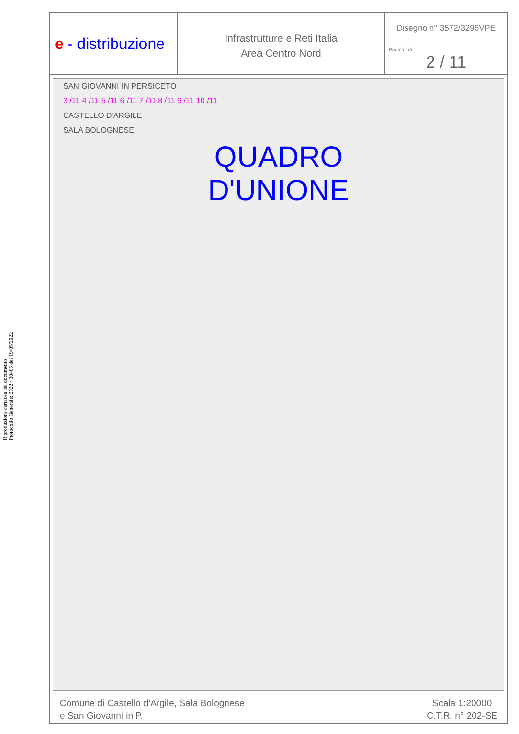Riproduzione cartacea del documento
Protocollo Generale: 2022 / 30405 del 19/05/2022
e - distribuzione
Infrastrutture e Reti Italia
Area Centro Nord
Disegno n° 3572/3296VPE
Pagina / di
2 / 11
SAN GIOVANNI IN PERSICETO
3 /11 4 /11 5 /11 6 /11 7 /11 8 /11 9 /11 10 /11
CASTELLO D'ARGILE
SALA BOLOGNESE
QUADRO
D'UNIONE
Comune di Castello d'Argile, Sala Bolognese
e San Giovanni in P.
Scala 1:20000
C.T.R. n° 202-SE